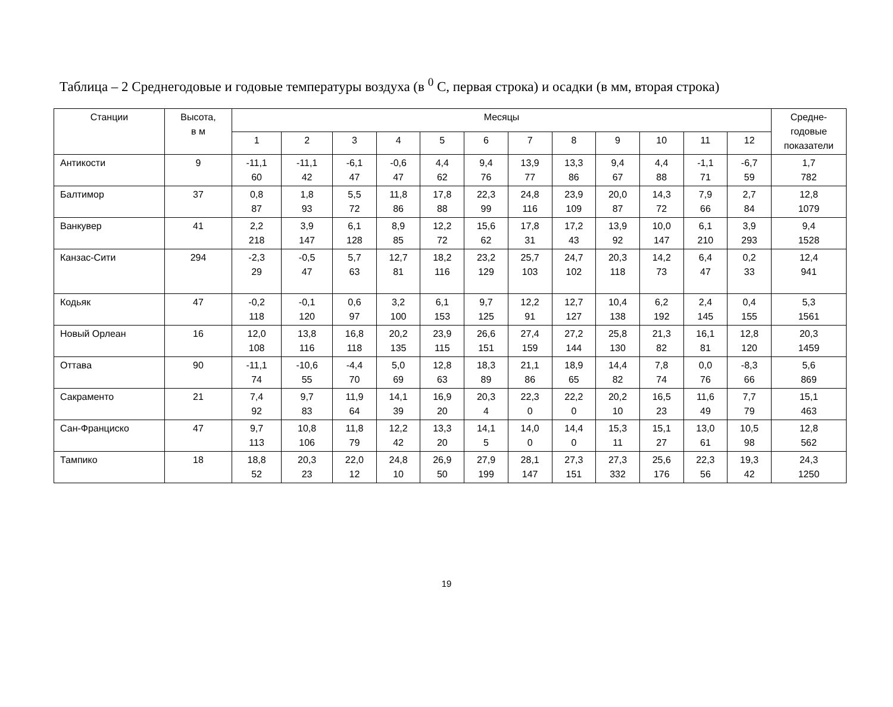Таблица – 2 Среднегодовые и годовые температуры воздуха (в <sup>0</sup> С, первая строка) и осадки (в мм, вторая строка)
| Станции | Высота, в м | Месяцы | | | | | | | | | | | | Средне- годовые показатели |
| --- | --- | --- | --- | --- | --- | --- | --- | --- | --- | --- | --- | --- | --- | --- |
| | | 1 | 2 | 3 | 4 | 5 | 6 | 7 | 8 | 9 | 10 | 11 | 12 | |
| Антикости | 9 | -11,1 60 | -11,1 42 | -6,1 47 | -0,6 47 | 4,4 62 | 9,4 76 | 13,9 77 | 13,3 86 | 9,4 67 | 4,4 88 | -1,1 71 | -6,7 59 | 1,7 782 |
| Балтимор | 37 | 0,8 87 | 1,8 93 | 5,5 72 | 11,8 86 | 17,8 88 | 22,3 99 | 24,8 116 | 23,9 109 | 20,0 87 | 14,3 72 | 7,9 66 | 2,7 84 | 12,8 1079 |
| Ванкувер | 41 | 2,2 218 | 3,9 147 | 6,1 128 | 8,9 85 | 12,2 72 | 15,6 62 | 17,8 31 | 17,2 43 | 13,9 92 | 10,0 147 | 6,1 210 | 3,9 293 | 9,4 1528 |
| Канзас-Сити | 294 | -2,3 29 | -0,5 47 | 5,7 63 | 12,7 81 | 18,2 116 | 23,2 129 | 25,7 103 | 24,7 102 | 20,3 118 | 14,2 73 | 6,4 47 | 0,2 33 | 12,4 941 |
| Кодьяк | 47 | -0,2 118 | -0,1 120 | 0,6 97 | 3,2 100 | 6,1 153 | 9,7 125 | 12,2 91 | 12,7 127 | 10,4 138 | 6,2 192 | 2,4 145 | 0,4 155 | 5,3 1561 |
| Новый Орлеан | 16 | 12,0 108 | 13,8 116 | 16,8 118 | 20,2 135 | 23,9 115 | 26,6 151 | 27,4 159 | 27,2 144 | 25,8 130 | 21,3 82 | 16,1 81 | 12,8 120 | 20,3 1459 |
| Оттава | 90 | -11,1 74 | -10,6 55 | -4,4 70 | 5,0 69 | 12,8 63 | 18,3 89 | 21,1 86 | 18,9 65 | 14,4 82 | 7,8 74 | 0,0 76 | -8,3 66 | 5,6 869 |
| Сакраменто | 21 | 7,4 92 | 9,7 83 | 11,9 64 | 14,1 39 | 16,9 20 | 20,3 4 | 22,3 0 | 22,2 0 | 20,2 10 | 16,5 23 | 11,6 49 | 7,7 79 | 15,1 463 |
| Сан-Франциско | 47 | 9,7 113 | 10,8 106 | 11,8 79 | 12,2 42 | 13,3 20 | 14,1 5 | 14,0 0 | 14,4 0 | 15,3 11 | 15,1 27 | 13,0 61 | 10,5 98 | 12,8 562 |
| Тампико | 18 | 18,8 52 | 20,3 23 | 22,0 12 | 24,8 10 | 26,9 50 | 27,9 199 | 28,1 147 | 27,3 151 | 27,3 332 | 25,6 176 | 22,3 56 | 19,3 42 | 24,3 1250 |
19